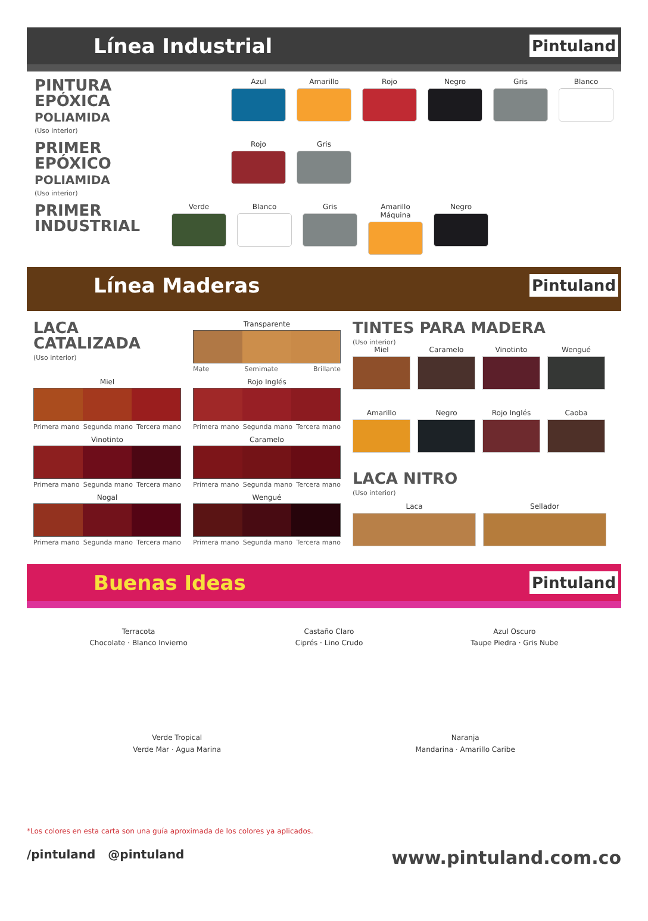Línea Industrial
Pintuland
PINTURA EPÓXICA
POLIAMIDA
(Uso interior)
Azul Amarillo Rojo Negro Gris Blanco
PRIMER EPÓXICO
POLIAMIDA
(Uso interior)
Rojo Gris
PRIMER
INDUSTRIAL
Verde Blanco Gris Amarillo Máquina
Negro
Línea Maderas
Pintuland
LACA CATALIZADA
(Uso interior)
Transparente
Mate Semimate Brillante
Miel
Primera mano Segunda mano Tercera mano
Rojo Inglés
Primera mano Segunda mano Tercera mano
Vinotinto
Primera mano Segunda mano Tercera mano
Caramelo
Primera mano Segunda mano Tercera mano
Nogal
Primera mano Segunda mano Tercera mano
Wengué
Primera mano Segunda mano Tercera mano
TINTES PARA MADERA
(Uso interior)
Miel
Caramelo
Vinotinto
Wengué
Amarillo
Negro
Rojo Inglés
Caoba
LACA NITRO
(Uso interior)
Laca Sellador
Buenas Ideas
Pintuland
Terracota
Chocolate · Blanco Invierno
Castaño Claro
Ciprés · Lino Crudo
Azul Oscuro
Taupe Piedra · Gris Nube
Verde Tropical
Verde Mar · Agua Marina
Naranja
Mandarina · Amarillo Caribe
*Los colores en esta carta son una guía aproximada de los colores ya aplicados.
/pintuland @pintuland www.pintuland.com.co